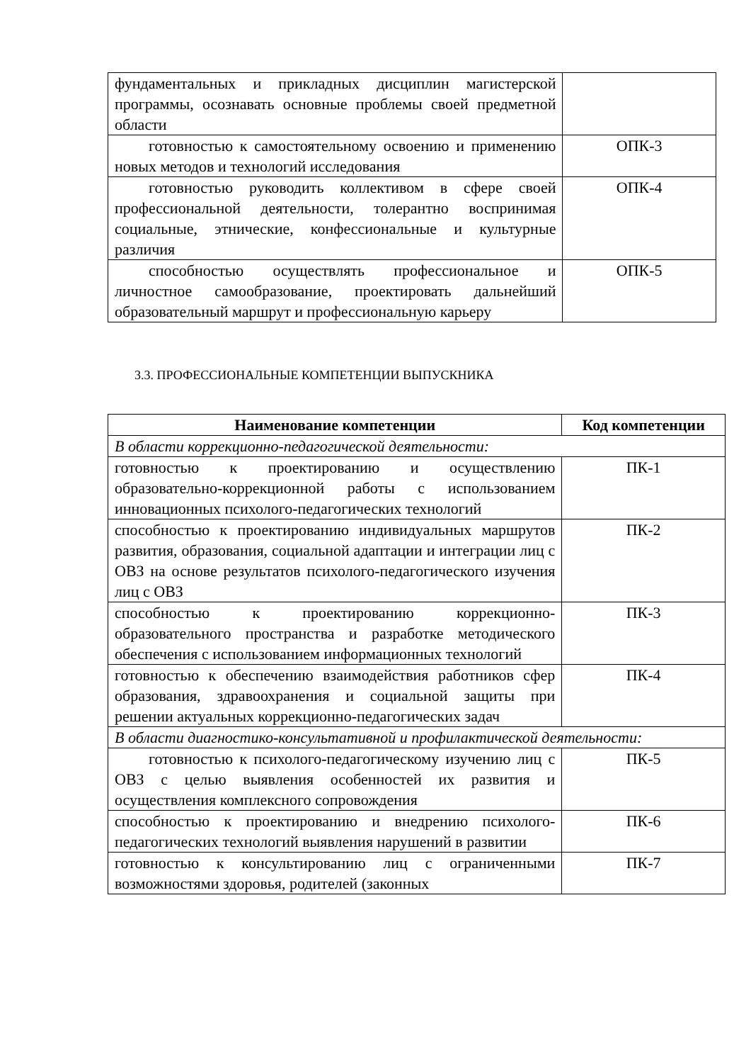| фундаментальных и прикладных дисциплин магистерской программы, осознавать основные проблемы своей предметной области | |
| готовностью к самостоятельному освоению и применению новых методов и технологий исследования | ОПК-3 |
| готовностью руководить коллективом в сфере своей профессиональной деятельности, толерантно воспринимая социальные, этнические, конфессиональные и культурные различия | ОПК-4 |
| способностью осуществлять профессиональное и личностное самообразование, проектировать дальнейший образовательный маршрут и профессиональную карьеру | ОПК-5 |
3.3. ПРОФЕССИОНАЛЬНЫЕ КОМПЕТЕНЦИИ ВЫПУСКНИКА
| Наименование компетенции | Код компетенции |
| --- | --- |
| В области коррекционно-педагогической деятельности: | |
| готовностью к проектированию и осуществлению образовательно-коррекционной работы с использованием инновационных психолого-педагогических технологий | ПК-1 |
| способностью к проектированию индивидуальных маршрутов развития, образования, социальной адаптации и интеграции лиц с ОВЗ на основе результатов психолого-педагогического изучения лиц с ОВЗ | ПК-2 |
| способностью к проектированию коррекционно-образовательного пространства и разработке методического обеспечения с использованием информационных технологий | ПК-3 |
| готовностью к обеспечению взаимодействия работников сфер образования, здравоохранения и социальной защиты при решении актуальных коррекционно-педагогических задач | ПК-4 |
| В области диагностико-консультативной и профилактической деятельности: | |
| готовностью к психолого-педагогическому изучению лиц с ОВЗ с целью выявления особенностей их развития и осуществления комплексного сопровождения | ПК-5 |
| способностью к проектированию и внедрению психолого-педагогических технологий выявления нарушений в развитии | ПК-6 |
| готовностью к консультированию лиц с ограниченными возможностями здоровья, родителей (законных | ПК-7 |